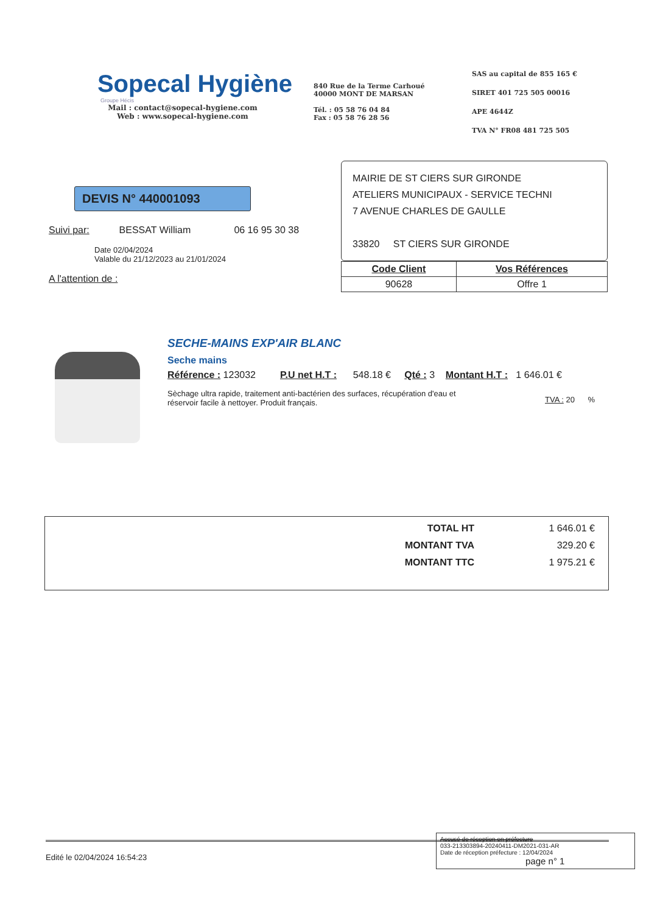Sopecal Hygiène
Groupe Hécis
Mail : contact@sopecal-hygiene.com
Web : www.sopecal-hygiene.com
840 Rue de la Terme Carhoué
40000 MONT DE MARSAN
Tél. : 05 58 76 04 84
Fax : 05 58 76 28 56
SAS au capital de 855 165 €
SIRET 401 725 505 00016
APE 4644Z
TVA N° FR08 481 725 505
DEVIS N° 440001093
Suivi par: BESSAT William 06 16 95 30 38
Date 02/04/2024
Valable du 21/12/2023 au 21/01/2024
A l'attention de :
MAIRIE DE ST CIERS SUR GIRONDE
ATELIERS MUNICIPAUX - SERVICE TECHNI
7 AVENUE CHARLES DE GAULLE
33820 ST CIERS SUR GIRONDE
| Code Client | Vos Références |
| --- | --- |
| 90628 | Offre 1 |
SECHE-MAINS EXP'AIR BLANC
Seche mains
Référence : 123032 P.U net H.T : 548.18 € Qté : 3 Montant H.T : 1 646.01 €
Sèchage ultra rapide, traitement anti-bactérien des surfaces, récupération d'eau et réservoir facile à nettoyer. Produit français.
TVA : 20 %
| TOTAL HT | 1 646.01 € |
| MONTANT TVA | 329.20 € |
| MONTANT TTC | 1 975.21 € |
Edité le 02/04/2024 16:54:23
Accusé de réception en préfecture
033-213303894-20240411-DM2021-031-AR
Date de réception préfecture : 12/04/2024
page n° 1